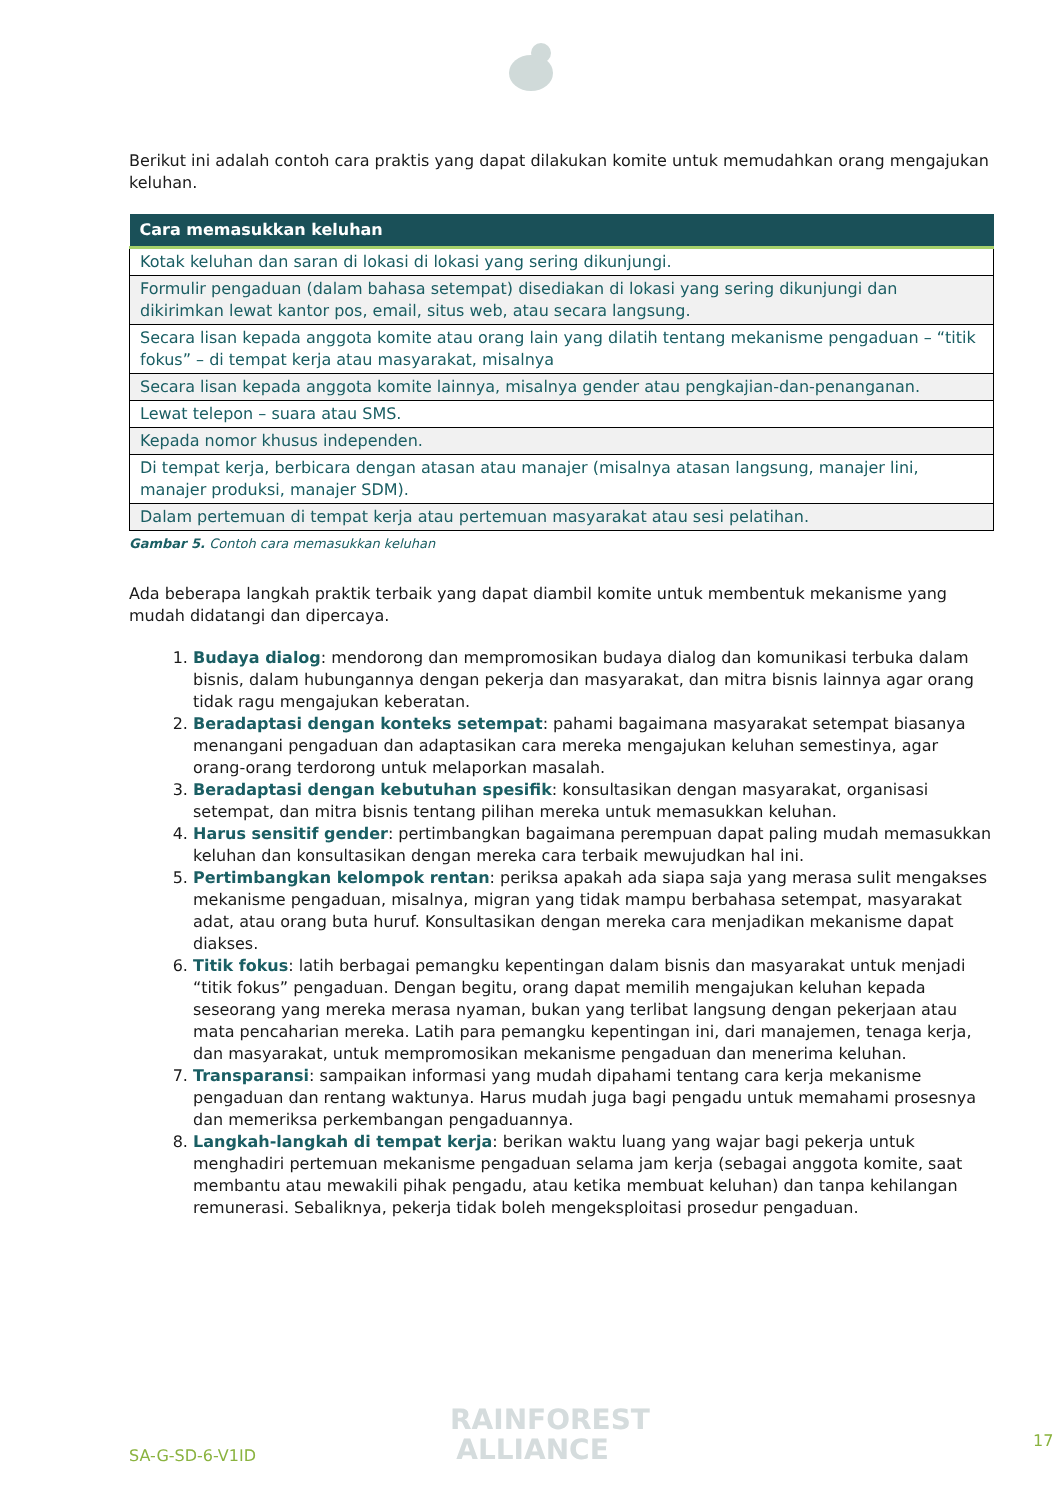Berikut ini adalah contoh cara praktis yang dapat dilakukan komite untuk memudahkan orang mengajukan keluhan.
| Cara memasukkan keluhan |
| --- |
| Kotak keluhan dan saran di lokasi di lokasi yang sering dikunjungi. |
| Formulir pengaduan (dalam bahasa setempat) disediakan di lokasi yang sering dikunjungi dan dikirimkan lewat kantor pos, email, situs web, atau secara langsung. |
| Secara lisan kepada anggota komite atau orang lain yang dilatih tentang mekanisme pengaduan – “titik fokus” – di tempat kerja atau masyarakat, misalnya |
| Secara lisan kepada anggota komite lainnya, misalnya gender atau pengkajian-dan-penanganan. |
| Lewat telepon – suara atau SMS. |
| Kepada nomor khusus independen. |
| Di tempat kerja, berbicara dengan atasan atau manajer (misalnya atasan langsung, manajer lini, manajer produksi, manajer SDM). |
| Dalam pertemuan di tempat kerja atau pertemuan masyarakat atau sesi pelatihan. |
Gambar 5. Contoh cara memasukkan keluhan
Ada beberapa langkah praktik terbaik yang dapat diambil komite untuk membentuk mekanisme yang mudah didatangi dan dipercaya.
1. Budaya dialog: mendorong dan mempromosikan budaya dialog dan komunikasi terbuka dalam bisnis, dalam hubungannya dengan pekerja dan masyarakat, dan mitra bisnis lainnya agar orang tidak ragu mengajukan keberatan.
2. Beradaptasi dengan konteks setempat: pahami bagaimana masyarakat setempat biasanya menangani pengaduan dan adaptasikan cara mereka mengajukan keluhan semestinya, agar orang-orang terdorong untuk melaporkan masalah.
3. Beradaptasi dengan kebutuhan spesifik: konsultasikan dengan masyarakat, organisasi setempat, dan mitra bisnis tentang pilihan mereka untuk memasukkan keluhan.
4. Harus sensitif gender: pertimbangkan bagaimana perempuan dapat paling mudah memasukkan keluhan dan konsultasikan dengan mereka cara terbaik mewujudkan hal ini.
5. Pertimbangkan kelompok rentan: periksa apakah ada siapa saja yang merasa sulit mengakses mekanisme pengaduan, misalnya, migran yang tidak mampu berbahasa setempat, masyarakat adat, atau orang buta huruf. Konsultasikan dengan mereka cara menjadikan mekanisme dapat diakses.
6. Titik fokus: latih berbagai pemangku kepentingan dalam bisnis dan masyarakat untuk menjadi “titik fokus” pengaduan. Dengan begitu, orang dapat memilih mengajukan keluhan kepada seseorang yang mereka merasa nyaman, bukan yang terlibat langsung dengan pekerjaan atau mata pencaharian mereka. Latih para pemangku kepentingan ini, dari manajemen, tenaga kerja, dan masyarakat, untuk mempromosikan mekanisme pengaduan dan menerima keluhan.
7. Transparansi: sampaikan informasi yang mudah dipahami tentang cara kerja mekanisme pengaduan dan rentang waktunya. Harus mudah juga bagi pengadu untuk memahami prosesnya dan memeriksa perkembangan pengaduannya.
8. Langkah-langkah di tempat kerja: berikan waktu luang yang wajar bagi pekerja untuk menghadiri pertemuan mekanisme pengaduan selama jam kerja (sebagai anggota komite, saat membantu atau mewakili pihak pengadu, atau ketika membuat keluhan) dan tanpa kehilangan remunerasi. Sebaliknya, pekerja tidak boleh mengeksploitasi prosedur pengaduan.
SA-G-SD-6-V1ID
RAINFOREST
ALLIANCE
17